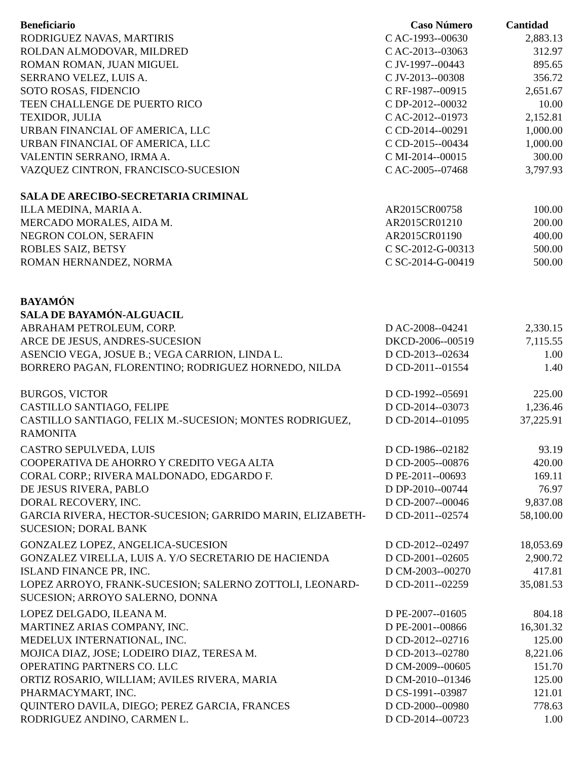| Beneficiario | Caso Número | Cantidad |
| --- | --- | --- |
| RODRIGUEZ NAVAS, MARTIRIS | C AC-1993--00630 | 2,883.13 |
| ROLDAN ALMODOVAR, MILDRED | C AC-2013--03063 | 312.97 |
| ROMAN ROMAN, JUAN MIGUEL | C JV-1997--00443 | 895.65 |
| SERRANO VELEZ, LUIS A. | C JV-2013--00308 | 356.72 |
| SOTO ROSAS, FIDENCIO | C RF-1987--00915 | 2,651.67 |
| TEEN CHALLENGE DE PUERTO RICO | C DP-2012--00032 | 10.00 |
| TEXIDOR, JULIA | C AC-2012--01973 | 2,152.81 |
| URBAN FINANCIAL OF AMERICA, LLC | C CD-2014--00291 | 1,000.00 |
| URBAN FINANCIAL OF AMERICA, LLC | C CD-2015--00434 | 1,000.00 |
| VALENTIN SERRANO, IRMA A. | C MI-2014--00015 | 300.00 |
| VAZQUEZ CINTRON, FRANCISCO-SUCESION | C AC-2005--07468 | 3,797.93 |
| SALA DE ARECIBO-SECRETARIA CRIMINAL | | |
| ILLA MEDINA, MARIA A. | AR2015CR00758 | 100.00 |
| MERCADO MORALES, AIDA M. | AR2015CR01210 | 200.00 |
| NEGRON COLON, SERAFIN | AR2015CR01190 | 400.00 |
| ROBLES SAIZ, BETSY | C SC-2012-G-00313 | 500.00 |
| ROMAN HERNANDEZ, NORMA | C SC-2014-G-00419 | 500.00 |
| BAYAMÓN | | |
| SALA DE BAYAMÓN-ALGUACIL | | |
| ABRAHAM PETROLEUM, CORP. | D AC-2008--04241 | 2,330.15 |
| ARCE DE JESUS, ANDRES-SUCESION | DKCD-2006--00519 | 7,115.55 |
| ASENCIO VEGA, JOSUE B.; VEGA CARRION, LINDA L. | D CD-2013--02634 | 1.00 |
| BORRERO PAGAN, FLORENTINO; RODRIGUEZ HORNEDO, NILDA | D CD-2011--01554 | 1.40 |
| BURGOS, VICTOR | D CD-1992--05691 | 225.00 |
| CASTILLO SANTIAGO, FELIPE | D CD-2014--03073 | 1,236.46 |
| CASTILLO SANTIAGO, FELIX M.-SUCESION; MONTES RODRIGUEZ, RAMONITA | D CD-2014--01095 | 37,225.91 |
| CASTRO SEPULVEDA, LUIS | D CD-1986--02182 | 93.19 |
| COOPERATIVA DE AHORRO Y CREDITO VEGA ALTA | D CD-2005--00876 | 420.00 |
| CORAL CORP.; RIVERA MALDONADO, EDGARDO F. | D PE-2011--00693 | 169.11 |
| DE JESUS RIVERA, PABLO | D DP-2010--00744 | 76.97 |
| DORAL RECOVERY, INC. | D CD-2007--00046 | 9,837.08 |
| GARCIA RIVERA, HECTOR-SUCESION; GARRIDO MARIN, ELIZABETH-SUCESION; DORAL BANK | D CD-2011--02574 | 58,100.00 |
| GONZALEZ LOPEZ, ANGELICA-SUCESION | D CD-2012--02497 | 18,053.69 |
| GONZALEZ VIRELLA, LUIS A. Y/O SECRETARIO DE HACIENDA | D CD-2001--02605 | 2,900.72 |
| ISLAND FINANCE PR, INC. | D CM-2003--00270 | 417.81 |
| LOPEZ ARROYO, FRANK-SUCESION; SALERNO ZOTTOLI, LEONARD-SUCESION; ARROYO SALERNO, DONNA | D CD-2011--02259 | 35,081.53 |
| LOPEZ DELGADO, ILEANA M. | D PE-2007--01605 | 804.18 |
| MARTINEZ ARIAS COMPANY, INC. | D PE-2001--00866 | 16,301.32 |
| MEDELUX INTERNATIONAL, INC. | D CD-2012--02716 | 125.00 |
| MOJICA DIAZ, JOSE; LODEIRO DIAZ, TERESA M. | D CD-2013--02780 | 8,221.06 |
| OPERATING PARTNERS CO. LLC | D CM-2009--00605 | 151.70 |
| ORTIZ ROSARIO, WILLIAM; AVILES RIVERA, MARIA | D CM-2010--01346 | 125.00 |
| PHARMACYMART, INC. | D CS-1991--03987 | 121.01 |
| QUINTERO DAVILA, DIEGO; PEREZ GARCIA, FRANCES | D CD-2000--00980 | 778.63 |
| RODRIGUEZ ANDINO, CARMEN L. | D CD-2014--00723 | 1.00 |